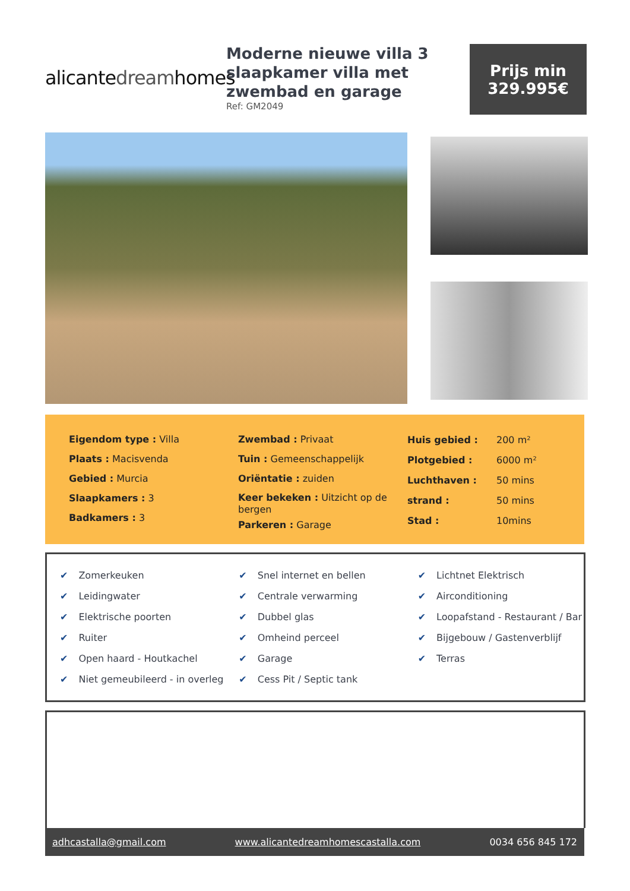alicantedreamhomes
Moderne nieuwe villa 3 slaapkamer villa met zwembad en garage
Ref: GM2049
Prijs min
329.995€
Eigendom type : Villa
Plaats : Macisvenda
Gebied : Murcia
Slaapkamers : 3
Badkamers : 3
Zwembad : Privaat
Tuin : Gemeenschappelijk
Oriëntatie : zuiden
Keer bekeken : Uitzicht op de bergen
Parkeren : Garage
| Huis gebied : | 200 m² |
| Plotgebied : | 6000 m² |
| Luchthaven : | 50 mins |
| strand : | 50 mins |
| Stad : | 10mins |
✔ Zomerkeuken
✔ Leidingwater
✔ Elektrische poorten
✔ Ruiter
✔ Open haard - Houtkachel
✔ Niet gemeubileerd - in overleg
✔ Snel internet en bellen
✔ Centrale verwarming
✔ Dubbel glas
✔ Omheind perceel
✔ Garage
✔ Cess Pit / Septic tank
✔ Lichtnet Elektrisch
✔ Airconditioning
✔ Loopafstand - Restaurant / Bar
✔ Bijgebouw / Gastenverblijf
✔ Terras
adhcastalla@gmail.com www.alicantedreamhomescastalla.com 0034 656 845 172